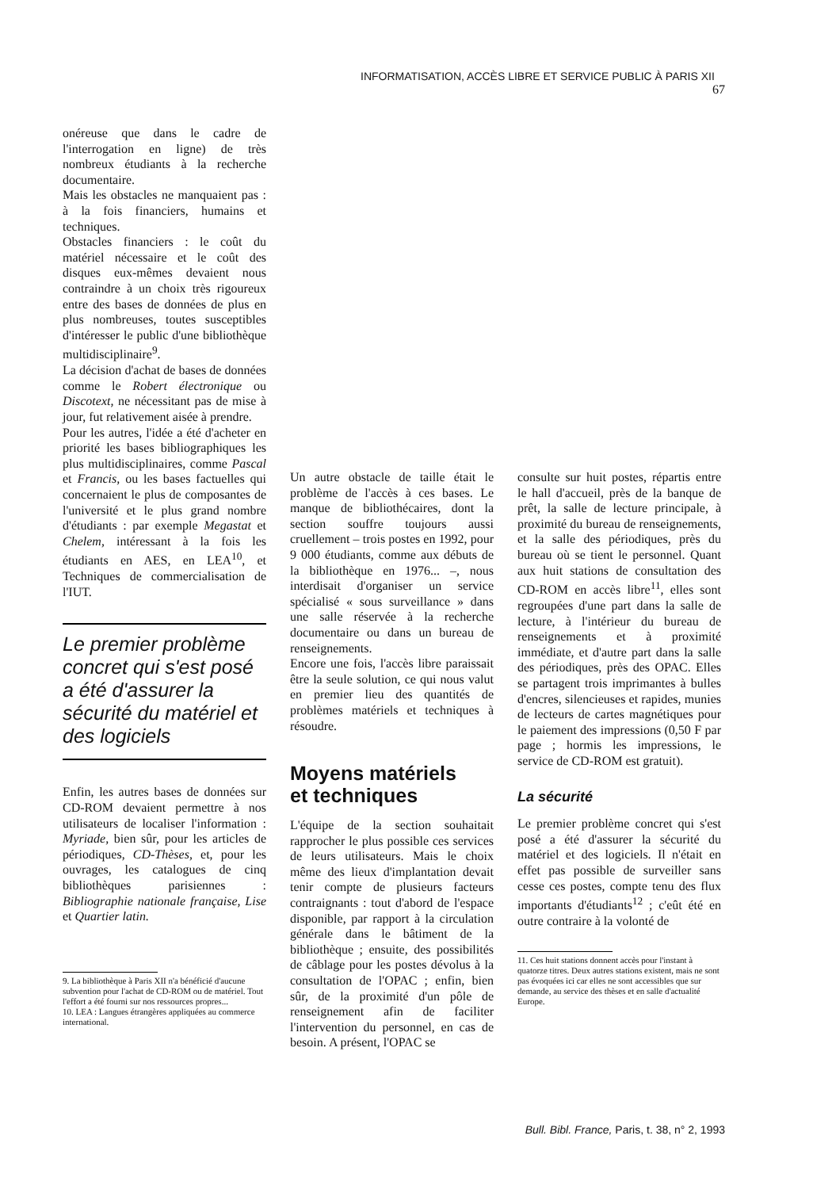INFORMATISATION, ACCÈS LIBRE ET SERVICE PUBLIC À PARIS XII 67
onéreuse que dans le cadre de l'interrogation en ligne) de très nombreux étudiants à la recherche documentaire.
Mais les obstacles ne manquaient pas : à la fois financiers, humains et techniques.
Obstacles financiers : le coût du matériel nécessaire et le coût des disques eux-mêmes devaient nous contraindre à un choix très rigoureux entre des bases de données de plus en plus nombreuses, toutes susceptibles d'intéresser le public d'une bibliothèque multidisciplinaire<sup>9</sup>.
La décision d'achat de bases de données comme le Robert électronique ou Discotext, ne nécessitant pas de mise à jour, fut relativement aisée à prendre.
Pour les autres, l'idée a été d'acheter en priorité les bases bibliographiques les plus multidisciplinaires, comme Pascal et Francis, ou les bases factuelles qui concernaient le plus de composantes de l'université et le plus grand nombre d'étudiants : par exemple Megastat et Chelem, intéressant à la fois les étudiants en AES, en LEA<sup>10</sup>, et Techniques de commercialisation de l'IUT.
Le premier problème concret qui s'est posé a été d'assurer la sécurité du matériel et des logiciels
Enfin, les autres bases de données sur CD-ROM devaient permettre à nos utilisateurs de localiser l'information : Myriade, bien sûr, pour les articles de périodiques, CD-Thèses, et, pour les ouvrages, les catalogues de cinq bibliothèques parisiennes : Bibliographie nationale française, Lise et Quartier latin.
9. La bibliothèque à Paris XII n'a bénéficié d'aucune subvention pour l'achat de CD-ROM ou de matériel. Tout l'effort a été fourni sur nos ressources propres...
10. LEA : Langues étrangères appliquées au commerce international.
Un autre obstacle de taille était le problème de l'accès à ces bases. Le manque de bibliothécaires, dont la section souffre toujours aussi cruellement – trois postes en 1992, pour 9 000 étudiants, comme aux débuts de la bibliothèque en 1976... –, nous interdisait d'organiser un service spécialisé « sous surveillance » dans une salle réservée à la recherche documentaire ou dans un bureau de renseignements.
Encore une fois, l'accès libre paraissait être la seule solution, ce qui nous valut en premier lieu des quantités de problèmes matériels et techniques à résoudre.
Moyens matériels
et techniques
L'équipe de la section souhaitait rapprocher le plus possible ces services de leurs utilisateurs. Mais le choix même des lieux d'implantation devait tenir compte de plusieurs facteurs contraignants : tout d'abord de l'espace disponible, par rapport à la circulation générale dans le bâtiment de la bibliothèque ; ensuite, des possibilités de câblage pour les postes dévolus à la consultation de l'OPAC ; enfin, bien sûr, de la proximité d'un pôle de renseignement afin de faciliter l'intervention du personnel, en cas de besoin. A présent, l'OPAC se
consulte sur huit postes, répartis entre le hall d'accueil, près de la banque de prêt, la salle de lecture principale, à proximité du bureau de renseignements, et la salle des périodiques, près du bureau où se tient le personnel. Quant aux huit stations de consultation des CD-ROM en accès libre<sup>11</sup>, elles sont regroupées d'une part dans la salle de lecture, à l'intérieur du bureau de renseignements et à proximité immédiate, et d'autre part dans la salle des périodiques, près des OPAC. Elles se partagent trois imprimantes à bulles d'encres, silencieuses et rapides, munies de lecteurs de cartes magnétiques pour le paiement des impressions (0,50 F par page ; hormis les impressions, le service de CD-ROM est gratuit).
La sécurité
Le premier problème concret qui s'est posé a été d'assurer la sécurité du matériel et des logiciels. Il n'était en effet pas possible de surveiller sans cesse ces postes, compte tenu des flux importants d'étudiants<sup>12</sup> ; c'eût été en outre contraire à la volonté de
11. Ces huit stations donnent accès pour l'instant à quatorze titres. Deux autres stations existent, mais ne sont pas évoquées ici car elles ne sont accessibles que sur demande, au service des thèses et en salle d'actualité Europe.
Bull. Bibl. France, Paris, t. 38, n° 2, 1993